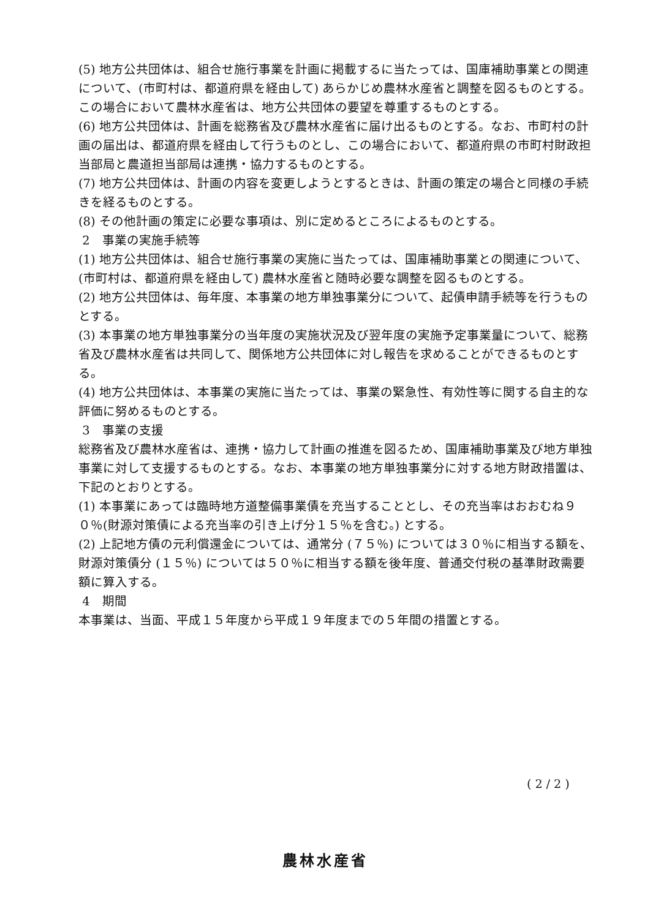(5) 地方公共団体は、組合せ施行事業を計画に掲載するに当たっては、国庫補助事業との関連について、(市町村は、都道府県を経由して) あらかじめ農林水産省と調整を図るものとする。この場合において農林水産省は、地方公共団体の要望を尊重するものとする。
(6) 地方公共団体は、計画を総務省及び農林水産省に届け出るものとする。なお、市町村の計画の届出は、都道府県を経由して行うものとし、この場合において、都道府県の市町村財政担当部局と農道担当部局は連携・協力するものとする。
(7) 地方公共団体は、計画の内容を変更しようとするときは、計画の策定の場合と同様の手続きを経るものとする。
(8) その他計画の策定に必要な事項は、別に定めるところによるものとする。
2　事業の実施手続等
(1) 地方公共団体は、組合せ施行事業の実施に当たっては、国庫補助事業との関連について、(市町村は、都道府県を経由して) 農林水産省と随時必要な調整を図るものとする。
(2) 地方公共団体は、毎年度、本事業の地方単独事業分について、起債申請手続等を行うものとする。
(3) 本事業の地方単独事業分の当年度の実施状況及び翌年度の実施予定事業量について、総務省及び農林水産省は共同して、関係地方公共団体に対し報告を求めることができるものとする。
(4) 地方公共団体は、本事業の実施に当たっては、事業の緊急性、有効性等に関する自主的な評価に努めるものとする。
3　事業の支援
総務省及び農林水産省は、連携・協力して計画の推進を図るため、国庫補助事業及び地方単独事業に対して支援するものとする。なお、本事業の地方単独事業分に対する地方財政措置は、下記のとおりとする。
(1) 本事業にあっては臨時地方道整備事業債を充当することとし、その充当率はおおむね９０％(財源対策債による充当率の引き上げ分１５％を含む。) とする。
(2) 上記地方債の元利償還金については、通常分 (７５％) については３０％に相当する額を、財源対策債分 (１５％) については５０％に相当する額を後年度、普通交付税の基準財政需要額に算入する。
4　期間
本事業は、当面、平成１５年度から平成１９年度までの５年間の措置とする。
( 2 / 2 )
農林水産省